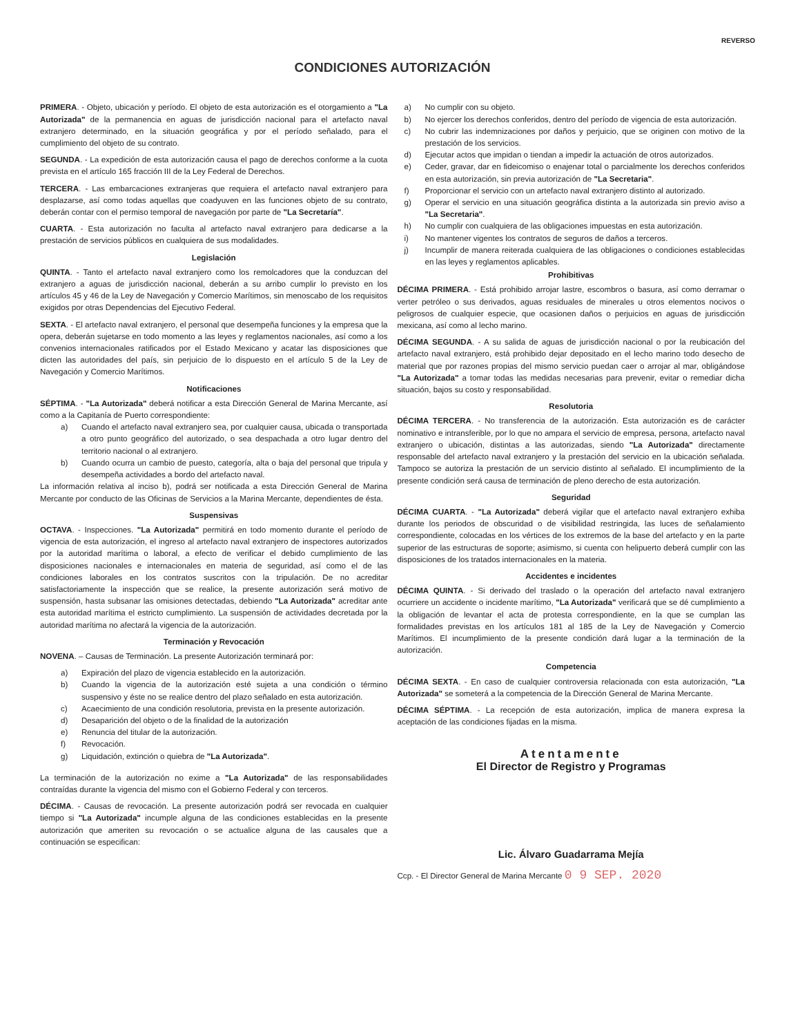REVERSO
CONDICIONES AUTORIZACIÓN
PRIMERA. - Objeto, ubicación y período. El objeto de esta autorización es el otorgamiento a "La Autorizada" de la permanencia en aguas de jurisdicción nacional para el artefacto naval extranjero determinado, en la situación geográfica y por el período señalado, para el cumplimiento del objeto de su contrato.
SEGUNDA. - La expedición de esta autorización causa el pago de derechos conforme a la cuota prevista en el artículo 165 fracción III de la Ley Federal de Derechos.
TERCERA. - Las embarcaciones extranjeras que requiera el artefacto naval extranjero para desplazarse, así como todas aquellas que coadyuven en las funciones objeto de su contrato, deberán contar con el permiso temporal de navegación por parte de "La Secretaría".
CUARTA. - Esta autorización no faculta al artefacto naval extranjero para dedicarse a la prestación de servicios públicos en cualquiera de sus modalidades.
Legislación
QUINTA. - Tanto el artefacto naval extranjero como los remolcadores que la conduzcan del extranjero a aguas de jurisdicción nacional, deberán a su arribo cumplir lo previsto en los artículos 45 y 46 de la Ley de Navegación y Comercio Marítimos, sin menoscabo de los requisitos exigidos por otras Dependencias del Ejecutivo Federal.
SEXTA. - El artefacto naval extranjero, el personal que desempeña funciones y la empresa que la opera, deberán sujetarse en todo momento a las leyes y reglamentos nacionales, así como a los convenios internacionales ratificados por el Estado Mexicano y acatar las disposiciones que dicten las autoridades del país, sin perjuicio de lo dispuesto en el artículo 5 de la Ley de Navegación y Comercio Marítimos.
Notificaciones
SÉPTIMA. - "La Autorizada" deberá notificar a esta Dirección General de Marina Mercante, así como a la Capitanía de Puerto correspondiente:
a) Cuando el artefacto naval extranjero sea, por cualquier causa, ubicada o transportada a otro punto geográfico del autorizado, o sea despachada a otro lugar dentro del territorio nacional o al extranjero.
b) Cuando ocurra un cambio de puesto, categoría, alta o baja del personal que tripula y desempeña actividades a bordo del artefacto naval.
La información relativa al inciso b), podrá ser notificada a esta Dirección General de Marina Mercante por conducto de las Oficinas de Servicios a la Marina Mercante, dependientes de ésta.
Suspensivas
OCTAVA. - Inspecciones. "La Autorizada" permitirá en todo momento durante el período de vigencia de esta autorización, el ingreso al artefacto naval extranjero de inspectores autorizados por la autoridad marítima o laboral, a efecto de verificar el debido cumplimiento de las disposiciones nacionales e internacionales en materia de seguridad, así como el de las condiciones laborales en los contratos suscritos con la tripulación. De no acreditar satisfactoriamente la inspección que se realice, la presente autorización será motivo de suspensión, hasta subsanar las omisiones detectadas, debiendo "La Autorizada" acreditar ante esta autoridad marítima el estricto cumplimiento. La suspensión de actividades decretada por la autoridad marítima no afectará la vigencia de la autorización.
Terminación y Revocación
NOVENA. – Causas de Terminación. La presente Autorización terminará por:
a) Expiración del plazo de vigencia establecido en la autorización.
b) Cuando la vigencia de la autorización esté sujeta a una condición o término suspensivo y éste no se realice dentro del plazo señalado en esta autorización.
c) Acaecimiento de una condición resolutoria, prevista en la presente autorización.
d) Desaparición del objeto o de la finalidad de la autorización
e) Renuncia del titular de la autorización.
f) Revocación.
g) Liquidación, extinción o quiebra de "La Autorizada".
La terminación de la autorización no exime a "La Autorizada" de las responsabilidades contraídas durante la vigencia del mismo con el Gobierno Federal y con terceros.
DÉCIMA. - Causas de revocación. La presente autorización podrá ser revocada en cualquier tiempo si "La Autorizada" incumple alguna de las condiciones establecidas en la presente autorización que ameriten su revocación o se actualice alguna de las causales que a continuación se especifican:
a) No cumplir con su objeto.
b) No ejercer los derechos conferidos, dentro del período de vigencia de esta autorización.
c) No cubrir las indemnizaciones por daños y perjuicio, que se originen con motivo de la prestación de los servicios.
d) Ejecutar actos que impidan o tiendan a impedir la actuación de otros autorizados.
e) Ceder, gravar, dar en fideicomiso o enajenar total o parcialmente los derechos conferidos en esta autorización, sin previa autorización de "La Secretaria".
f) Proporcionar el servicio con un artefacto naval extranjero distinto al autorizado.
g) Operar el servicio en una situación geográfica distinta a la autorizada sin previo aviso a "La Secretaria".
h) No cumplir con cualquiera de las obligaciones impuestas en esta autorización.
i) No mantener vigentes los contratos de seguros de daños a terceros.
j) Incumplir de manera reiterada cualquiera de las obligaciones o condiciones establecidas en las leyes y reglamentos aplicables.
Prohibitivas
DÉCIMA PRIMERA. - Está prohibido arrojar lastre, escombros o basura, así como derramar o verter petróleo o sus derivados, aguas residuales de minerales u otros elementos nocivos o peligrosos de cualquier especie, que ocasionen daños o perjuicios en aguas de jurisdicción mexicana, así como al lecho marino.
DÉCIMA SEGUNDA. - A su salida de aguas de jurisdicción nacional o por la reubicación del artefacto naval extranjero, está prohibido dejar depositado en el lecho marino todo desecho de material que por razones propias del mismo servicio puedan caer o arrojar al mar, obligándose "La Autorizada" a tomar todas las medidas necesarias para prevenir, evitar o remediar dicha situación, bajos su costo y responsabilidad.
Resolutoria
DÉCIMA TERCERA. - No transferencia de la autorización. Esta autorización es de carácter nominativo e intransferible, por lo que no ampara el servicio de empresa, persona, artefacto naval extranjero o ubicación, distintas a las autorizadas, siendo "La Autorizada" directamente responsable del artefacto naval extranjero y la prestación del servicio en la ubicación señalada. Tampoco se autoriza la prestación de un servicio distinto al señalado. El incumplimiento de la presente condición será causa de terminación de pleno derecho de esta autorización.
Seguridad
DÉCIMA CUARTA. - "La Autorizada" deberá vigilar que el artefacto naval extranjero exhiba durante los periodos de obscuridad o de visibilidad restringida, las luces de señalamiento correspondiente, colocadas en los vértices de los extremos de la base del artefacto y en la parte superior de las estructuras de soporte; asimismo, si cuenta con helipuerto deberá cumplir con las disposiciones de los tratados internacionales en la materia.
Accidentes e incidentes
DÉCIMA QUINTA. - Si derivado del traslado o la operación del artefacto naval extranjero ocurriere un accidente o incidente marítimo, "La Autorizada" verificará que se dé cumplimiento a la obligación de levantar el acta de protesta correspondiente, en la que se cumplan las formalidades previstas en los artículos 181 al 185 de la Ley de Navegación y Comercio Marítimos. El incumplimiento de la presente condición dará lugar a la terminación de la autorización.
Competencia
DÉCIMA SEXTA. - En caso de cualquier controversia relacionada con esta autorización, "La Autorizada" se someterá a la competencia de la Dirección General de Marina Mercante.
DÉCIMA SÉPTIMA. - La recepción de esta autorización, implica de manera expresa la aceptación de las condiciones fijadas en la misma.
Atentamente
El Director de Registro y Programas
Lic. Álvaro Guadarrama Mejía
Ccp. - El Director General de Marina Mercante 0 9 SEP. 2020